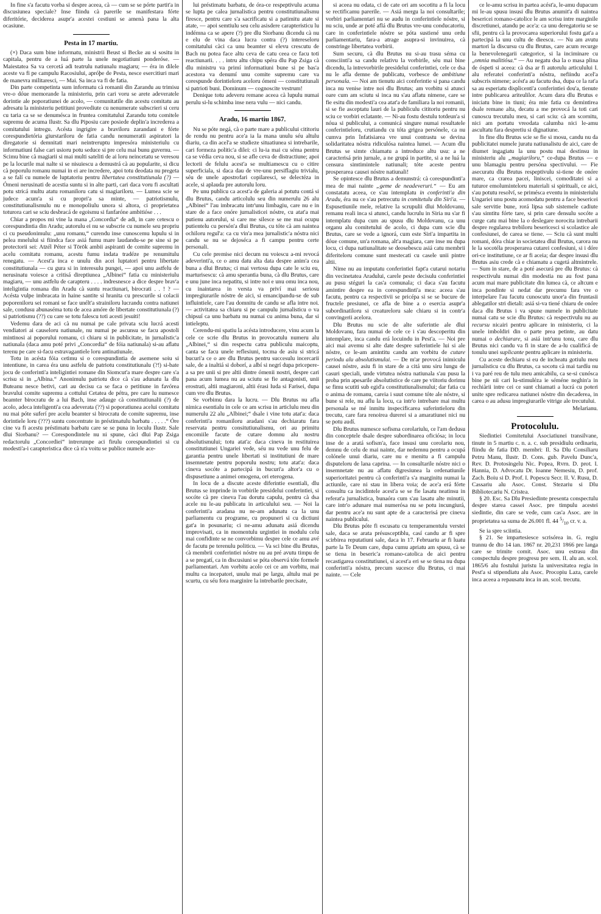In fine s'a facutu vorba si despre aceea, cà — cum se se pórte partit'a in discusiunea speciale? Inse fiindu cà parerile se manifestara fórte diferitórie, deciderea asupr'a acestei cestiuni se amenà pana la alta ocasiune.
Pesta in 17 martiu.
(×) Daca sum bine informatu, ministrii Beust si Becke au si sositu in capitala, pentru de a luá parte la unele negotiatiuni ponderóse. — Maiestatea Sa va cercetá adi teatrulu natiunalu magiaru; — éra in dilele aceste va fi pe campulu Racosiului, apróþe de Pesta, nesce esercitiuri mari de manevra militaresci, — Mai. Sa inca va fi de fatia.
Din parte competinta sum informatu cà romanii din Zarandu au trimisu vre-o dóue memorande la ministeriu, prin cari voru se arete adeveratele dorintie ale poporatiunei de acolo, — comunitatile din acestu comitatu au adresatu la ministeriu petitiuni provediute cu nenumerate subscrieri si ceru cu taria ca se se denumésca in fruntea comitatului Zarandu totu comitele supremu de acuma Ilustr. Sa dlu Piposiu care posiede deplin'a increderea a comitatului intregu. Acésta ingrigire a braviloru zarandani e fórte corespundietória giurstariloru de fatia candu nenumeratii aspiratori la diregatorie si demnitati mari neintreruptu impresóra ministeriulu cu informatiuni false cari usioru potu seduce si pre celu mai bunu guvernu. — Scimu bine cà magiarii si mai multi sateliti de ai loru neincetatu se veresou pe la locurile mai nalte si se nisuiescu a demustrá cà au popularite, si dicu cà poporulu romanu numai in ei are incredere, apoi totu deodata nu pregeta a se falí cu numele de luptatoriu pentru libertatea constitutiunala (?) — Ómeni nerusinati de acestia suntu si in alte parti, cari daca voru fi ascultati potu stricá multu atatu romaniloru catu si magiariloru. — Lumea scie se judece acum'a si cu propri'a sa minte, — patriotismulu, constitutiunalismulu nu e monopoliulu unora si altora, ci proprietatea toturora cari se sciu desbracá de egoismu si fanfaróne ambitióse . . .
Chiar a propos mi vine la mana „Concordia“ de adi, in care cetescu o corespundintia din Aradu; autorulu ei nu se subscrie cu numele seu propriu ci cu pseudonimulu: „unu romanu,“ curendu inse cunoscemu lupulu si in pelea mnelului si fiindca face asiá fumu mare laudandu-se pe sine si pe protectorii sei: Atzél Péter si Török ambii aspiranti de comite supremu in acelu comitatu romanu, acestu fumu indata tradéze pe renumitulu renegatu. — Acest'a inca e unulu din acei luptatori pentru libertate constitutiunala — cu gura si in interesulu pungei, — apoi unu astfelu de nerusinatu voiesce a critisá direptiunea „Albinei“ fatia cu ministeriulu magiaru, — unu astfelu de carapteru . . . . indresnesce a dice despre brav'a inteligintia romana din Aradu cà suntu reactiunari, birocrati . . ! ? — Acésta vulpe imbracata in haine santite si hranita cu prescurile si colacii poporeniloru sei romani se face unélt'a strainiloru lucrandu contra natiunei sale, condusu abunaséma totu de acea amóre de libertate constitutiunala (?) si patriotismu (??) cu care se totu falescu toti acesti jesuiti!
Vedemu dara de aci cà nu numai pe cale privata sciu lucrá acesti vendiatori ai causeloru natiunale, nu numai pe ascunsu se facu apostoli mintinosi ai poporului romanu, ci chiaru si in publicitate, in jurnalistic'a natiunala (daca amu poté privi „Concordia“ de fóia natiunala) si-au aflatu terenu pe care si-facu estravagantiele loru antinatiunale.
Totu in acésta fóia cetimu si o corespundintia de asemene soiu si intentiune, in carea éra unu astfelu de patriotu constitutiunalu (?!) si-bate jocu de conferinti'a inteligintiei romane din Siomcut'a mare despre care s'a scrisu si in „Albina.“ Anonimulu patriotu dice cà s'au adunatu la dlu Buteanu nesce betivi, cari au decisu ca se faca o petitiune in favórea bravului comite supremu a cottului Cetatea de pétra, pre care lu numesce beamter birocratu de a lui Bach, inse adauge cà constitutiunalii (?) de acolo, adeca inteligenti'a cea adeverata (??) si poporatiunea acelui comitatu nu mai póte suferí pre acelu beamter si birocratu de comite supremu, inse dorintiele loru (???) suntu concentrate in préstimatulu barbatu . . . . .“ Óre cine va fi acestu préstimatu barbatu care se se puna in loculu Ilustr. Sale dlui Siorbanu? — Corespondintele nu ni spune, càci dlui Pap Zsiga redactorulu „Concordiei“ intrerumpe aci firulu corespundintiei si cu modesti'a-i carapteristica dice cà n'a voitu se publice numele ace-
lui préstimatu barbatu, de óra-ce respeptivulu acuma se lupta pe calea jurnalistica pentru constitutiunalismu firesce, pentru care s'a sacrificatu si a patimitu atate si atate, — apoi semtiulu seu celu asisdere carapteristicu lu indémna ca se apere (?) pre dlu Siorbanu dicendu cà nu e elu de vina daca lucra contra (?) intereseloru comitatului càci ca unu beamter si elevu crescutu de Bach nu potea face altu ceva de catu ceea ce facu toti reactiunarii. . . . intru altu chipu spéra dlu Pap Zsiga cà dlu ministru va primí informatiuni bune si pe bas'a acestora va denumí unu comite supremu care va corespunde dorintieloru aceloru ómeni — constitutiunali si patrioti buni. Dominum — cognoscite vestrum!
Denique totu adeveru remane aceea cà lupulu numai perulu si-lu schimba inse nera vulu — nici candu.
Aradu, 16 martiu 1867.
Nu se póte negá, cà o parte mare a publicului cititoriu de rendu nu pentru ace'a ia la mana unulu séu altulu diariu, ca din acel'a se studieze situatiunea si intrebarile, cari formeza politic'a dilei: ci lu-ia mai cu séma pentru ca se védia ceva nou, si se afle ceva de distractiune; apoi lectorii de felulu acest'a se multiamescu cu o citire superficiala, si daca dau de vre-unu persiflagiu trivialu, séu de unele apostrofari copilaresci, se delectéza in acele, si aplauda pre autorulu loru.
Pe unu publicu ca acest'a de galeria ai potutu contá si dlu Brutus, candu articolulu seu din numerulu 26 alu „Albinei“ l'au imbracatu intr'unu limbagiu, care nu e in stare de a face onóre jurnalisticei nóstre, cu atat'a mai putienu autorului, si care me silesce se me mai ocupu putientelu cu persón'a dlui Brutus, cu tóte cà am naintea ochiloru regul'a: ca cu vin'a mea jurnalistic'a nóstra nici candu se nu se dejoséсa a fi campu pentru certe personali.
Cu cele premise nici decum nu voiescu a-mi revocá adeverinti'a, ce o amu datu alta data despre anim'a cea buna a dlui Brutus; ci mai vertosu dupa cate le sciu eu, marturisescu: cà amu sperantia buna, cà dlu Brutus, care e unu june inca nepatitu, si intre noi e unu omu inca nou, cu inaintarea in versta va priví mai seriosu impregiurarile nóstre de aici, si emancipandu-se de sub influintiele, care l'au domnitu de candu se afla intre noi. — activitatea sa chiaru si pe campulu jurnalisticu o va chipsuí ca unu barbatu nu numai cu anima buna, dar si intieleptu.
Cerendu-mi spatiu la acésta introducere, vinu acum la cele ce scrie dlu Brutus in provocatulu numeru alu „Albinei,“ si din respectu catra publiculu maicoptu, canta se facu unele reflesiuni, tocma de asiu si stricá bucuri'a ce o are dlu Brutus pentru succesulu incercarii sale, de a inaltiá si doborí, a albí si negrí dupa pricepere-a sa pre unii si pre altii dintre ómenii nostri, despre cari pana acum lumea nu au sciutu se fie antagonisti, unii erostrati, altii magiaroni, altii érasi Iuda si Farisei, dupa cum vre dlu Brutus.
Se vorbimu dara la lucru. — Dlu Brutus nu afla nimica esentialu in cele ce am scrisu in articlulu meu din numerulu 22 alu „Albinei;“ dsale i vine totu atat'a: daca conferinti'a romaniloru aradani s'au dechiaratu fara reservata pentru consitutiunalismu, ori au primitu encomiile facute de cutare domnu alu nostru absolutismului; totu atat'a: daca cineva in restituirea constitutiunei Ungariei vede, séu nu vede unu felu de garantia pentru unele libertati si institutiuni de mare insemnetate pentru poporulu nostru; totu atat'a: daca cineva socóte a partecipá in bucuri'a altor'a cu o dispusetiune a animei omogena, ori eterogena.
In locu de a discute aceste diferintie esentiali, dlu Brutus se imprinde in vorbirile presidelui conferintiei, si socóte cà pre cineva l'au dorutu capulu, pentru cà dsa acele nu le-au publicatu in articulului seu. — Noi la conferinti'a aradana nu ne-am adunatu ca la unu parliamentu cu programe, cu propuneri si cu dictiuni gat'a in posunariu; ci ne-amu adunatu asiá dicendu improvisati, ca in momentulu urgintiei in modulu celu mai confidinte se ne convorbimu despre cele ce amu avé de facutu pe terenulu politicu. — Va sci bine dlu Brutus, cà membrii conferintiei nóstre nu au pré avutu timpu de a se pregatí, ca in discusiuni se póta observá tóte formele parliamentari. Am vorbitu acolo cei ce am vorbitu, mai multu ca incepatori, unulu mai pe largu, altulu mai pe scurtu, cu séu fora marginire la intrebarile precisate,
si aceea nu odata, ci de cate ori am socotitu a fi la locu se rectificamu parerile. — Asiá mergu la noi consultarile; vorbiri parliamentari nu se audu in conferintiele nóstre, si nu sciu, unde ar poté aflá dlu Brutus vre-unu conducatoriu, care in conferintiele nóstre se póta sustiené unu ordu parliamentariu, fara-a atrage asupra-si invinuirea, cà constringe libertatea vorbirii.
Sum securu, cà dlu Brutus nu si-au trasu séma cu consciinti'a sa candu relativu la vorbirile, séu mai bine dicendu, la intrevorbirile presidelui conferintiei, cele ce dsa nu le afla demne de publicatu, vorbesce de ambitiune personala. — Noi am tienutu aici conferintie si pana candu inca nu venise intre noi dlu Brutus; am vorbitu si atunci oare cum am sciutu si inca nu s'au aflatu nimene, care se fie esitu din modesti'a cea atat'a de familiara la noi romanii, si se fie asceptatu lauri de la publiculu cititoriu pentru nu sciu ce vorbiri eclatante. — Ni-au fostu destulu totdeun'a si nóua si publicului, a comunicá singure numai resultatele conferintieloru, crutiandu cu tóta grigea persónele, ca nu cumva prin înfatisiarea vre unui contrastu se devina solidaritatea nóstra ridiculósa naintea lumei. — Acum dlu Brutus se simte chiamatu a introduce altu usu: a ne caracterisá prin jurnale, a ne grupá in partite, si a ne luá la censura simtimintele natiunali; tóte aceste pentru prosperarea causei nóstre natiunali!
Se opintesce dlu Brutus a demunstrá: cà corespundinti'a mea de mai nainte „geme de neadeveruri.“ — Eu am constatatu aceea, ce s'au intemplatu in conferinti'a din Aradu, éra nu ce s'au petrecutu in comitetulu din Siri'a. — Espusetiunile mele, relative la scrupulii dlui Moldovanu, remanu reali inca si atunci, candu lucrulu in Siria nu s'ar fi intemplatu dupa cum au spusu dlu Moldovanu, ca unu organu alu comitetului de acolo, ci dupa cum scie dlu Brutus, care se vede a ignorá, cum este Siri'a impartita in dóue comune, un'a romana, alt'a magiara, care inse nu dupa locu, ci dupa natiunalitate se deosebescu asiá catu membrii diferiteloru comune sunt mestecati cu casele unii pintre altii.
Nime nu au imputatu conferintiei fapt'a cutarui notariu din vecinetatea Aradului, carele peste decisulu conferintiei au pusu stéguri la cas'a comunala; ci daca s'au facutu amintire despre ea in corespundinti'a mea: aceea s'au facutu, pentru ca respectivii se pricépa si se se bucure de fructele presiunei, ce afla de bine a o esercia asupr'a subordinatiloru si creatureloru sale chiaru si in contr'a convingerii acelora.
Dlu Brutus nu scie de alte suferintie ale dlui Moldovanu, fara numai de cele ce i s'au descoperitu din intemplare, inca candu erá locuindu in Pest'a. — Noi pre aici mai avemu si alte date despre suferintiele lui si ale nóstre, ce le-am amintitu candu am vorbitu de cutare periodu alu absolutismului. — De m'ar provocá inimiculu causei nóstre, asiu fi in stare de a citá unu siru lungu de casuri speciali, unde virtutea nóstra natiunala s'au pusu la proba prin apesarile absolutistice de care pe viitoriu dorimu se fimu scutiti sub egid'a constitutiunalismului; dar fatia cu o anima de romanu, careia i suut comune tóte ale nóstre, si bune si rele, nu aflu la locu, ca intr'o intrebare mai multu personala se mé inmitu inspecificarea suferintieloru din trecutu, care fara renoirea durerei si a amaratiunei nici nu se potu audí.
Dlu Brutus numesce sofisma corolariulu, ce l'am dedusu din conceptele dsale despre subordinarea oficiósa; in locu inse de a aratá sofism'a, face insusi unu corolariu nou, demnu de celu de mai nainte, dar nedemnu pentru a ocupá colónele unui diariu, care nu e menitu a fi campulu disputeloru de lana caprina. — In consultarile nóstre nici o insemnetate nu au aflatu digresiunea la ordenatiunile superioritatei pentru cà conferinti'a s'a marginitu numai la actiunile, care ni stau in libera voia; de ace'a erá fórte consultu ca incidintele acest'a se se fie lasatu neatinsu in referat'a jurnalistica, bunaóra cum s'au lasatu alte minutii, care intr'o adunare mai numerósa nu se potu incungiurá, dar pentru ace'a nu sunt apte de a caracterisá pre cineva naintea publicului.
Dlu Brutus póte fi escusatu cu temperamentulu verstei sale, daca se arata présusceptiblu, casí candu ar fi spre scirbirea reputatiuni sale, daca in 17. Februariu ar fi luatu parte la Te Deum care, dupa cumu apriatu am spusu, cà se se tiena in beseric'a romano-catolica de aici pentru recastigarea constitutiunei, si acest'a eri se se tiena nu dupa conferinti'a nóstra, precum sucesce dlu Brutus, ci mai nainte. — Cele
ce le-amu scrisu in partea acést'a, le-amu dupacum mi le-au spusu insusi dlu Brutus anumit'a di naintea besericei romano-catolice le am scrisu intre marginile discretiunei, atandu pe ace'a: ca unu deregatoriu se se sfii, pentru cà la provocarea superiorului fostu gat'a a partecipá la unu cultu de dieescu. — Nu am avutu martori la discursu cu dlu Brutus, care acum recurge la benevolenegarii categorice, si la inciminare cu „omnia malitiósa.“ — Au negatu dsa la o masa plina de óspeti si aceea: cà dsa ar fi autorulu articulului I. alu referatei conferinti'a nóstra, nefiindu acel'a subscris nimene; acést'a au facutu dsa, dupa ce la rat'a sa au esperiatu displicenti'a conferintiei dou'a, tienute intre publicarea ariteulilor. Acum dara dlu Brutus e iniciatu bine in tiuni; éra mie fatia cu demintirea dsale remane alta, decatu a me provocá la toti cari cunoscu trecutulu meu, si cari sciu: cà am scornitu, nici am portatu vreodata calumba nici le-amu ascultatu fara despretiu si dignatiune.
In fine dlu Brutus scie se fie si mosu, candu nu da publicitatei numele juratu natiunalistu de aici, care de diumet ingagiatu la unu postu mai destinsu in ministeriu alu „magiariloru,“ ce-dupa Brutus — e unu blamagiu pentru persóna spectivului. — Fie asecuratu dlu Brutus respeptivulu si-tiene de onóre mare, ca crarea pacei, liniscei, comoditatei si a tuturor emoluminteloru materiali si spirituali, ce aici, s'au potutu resolví, se priméscа eventu in ministeriulu Ungariei unu postu acomodatu pentru a face besericei sale servitie bune, rorá lipsa sub sistemele cadiute s'au simtitu fórte tare, si prin care densulu socóte a curge catu mai bine la o deslegare norocita intrebarii despre regularea trebiloru besericesci si scolastice ale confesiunei, de carea se tiene. — Sciu cà sunt multi romani, dóra chiar in societatea dlui Brutus, carora nu le la socotéla prosperarea cutarei confesiuni, si i dóre ori-ce institutiune, ce ar fi aceia; dar despre insusi dlu Brutus asiu crede cà e chiamatu a cugetá altmintrele. — Sum in stare, de a poté asecurá pre dlu Brutus: cà respectivulu numai din modestia nu au fost pana acum mai mare publicitate din lumea cà, ce altcum e inca pondinte si nedat dar precumu fara vre o interpelare l'au facutu cunoscutu unor'a din fruntasii ablegatilor stri dietali: asiá si-va tiené chiaru de onóre daca dlu Brutus i va spune numele in publicitate numai catu se scie dlu Brutus: cà respectivulu nu au recursu nicairi pentru aplicare in ministeriu, ci la unele imboldiri din o parte prea petinte, au datu numai o dechiarare, si asiá intr'unu tonu, care dlu Brutus nici candu va fi in stare de a-lu cualificá de tonulu unei suplicante pentru aplicare in ministeriu.
Cu aceste dechiaru si eu de incheatu gotiulu meu jurnalisticu cu dlu Brutus, ca socotu cà mai tardíu nu i va paré reu de tulu meu amicabilu, ca se-si cunósca bine pe nii cari lu-stimuléza ie séménе neghin'a in rechiàrii intre cei ce sunt chiamati a lucrá cu poteri unite spre redicarea natiunei nóstre din decaderea, in carea o au adusu impregiurarile vitrige ale trecutului.
Melarianu.
Protocolulu.
Siedintiei Comitetului Asociatiunei transilvane, tinute in 5 martiu c. n. a. c. sub presidiulu ordinariu, fiindu de fatia DD. membri: Il. Sa Dlu Consiliaru Petru Manu, Ilustr. D. Cons. gub. Pavelu Dunc'a, Rev. D. Protosingelu Nic. Popea, Rvrn. D. prot. I. Hannia, D. Advocatu Dr. Ioanne Nemesiu, D. prof. Zach. Boiu si D. Prof. I. Popescu Secr. II. V. Rusu, D. Cassariu alu Asoc. Const. Stezariu si Dlu Bibliotecariu N. Cristea.
§ 20. Esc. Sa Dlu Presiedinte presenta conspectulu despre starea cassei Asoc. pre timpulu acestei siedintie, din care se vede, cum cas'a Asoc. are in proprietatea sa suma de 26.001 fl. 44 5/10 cr. v. a.
Se ia spre sciintia.
§ 21. Se impartesiesce scrisórea in. G. regiu trannu de dto 14 ian. 1867 nr. 20,231 1866 pre langa care se trimite comit. Asoc. unu estrasu din conspectulu despre progresu pre sem. II. alu an. scol. 1865/6 alu fostului juristu la universitatea regia in Pest'a si stipendiatu alu Asoc. Procopiu Laza, carele inca aceea a repausatu inca in an. scol. trecutu.